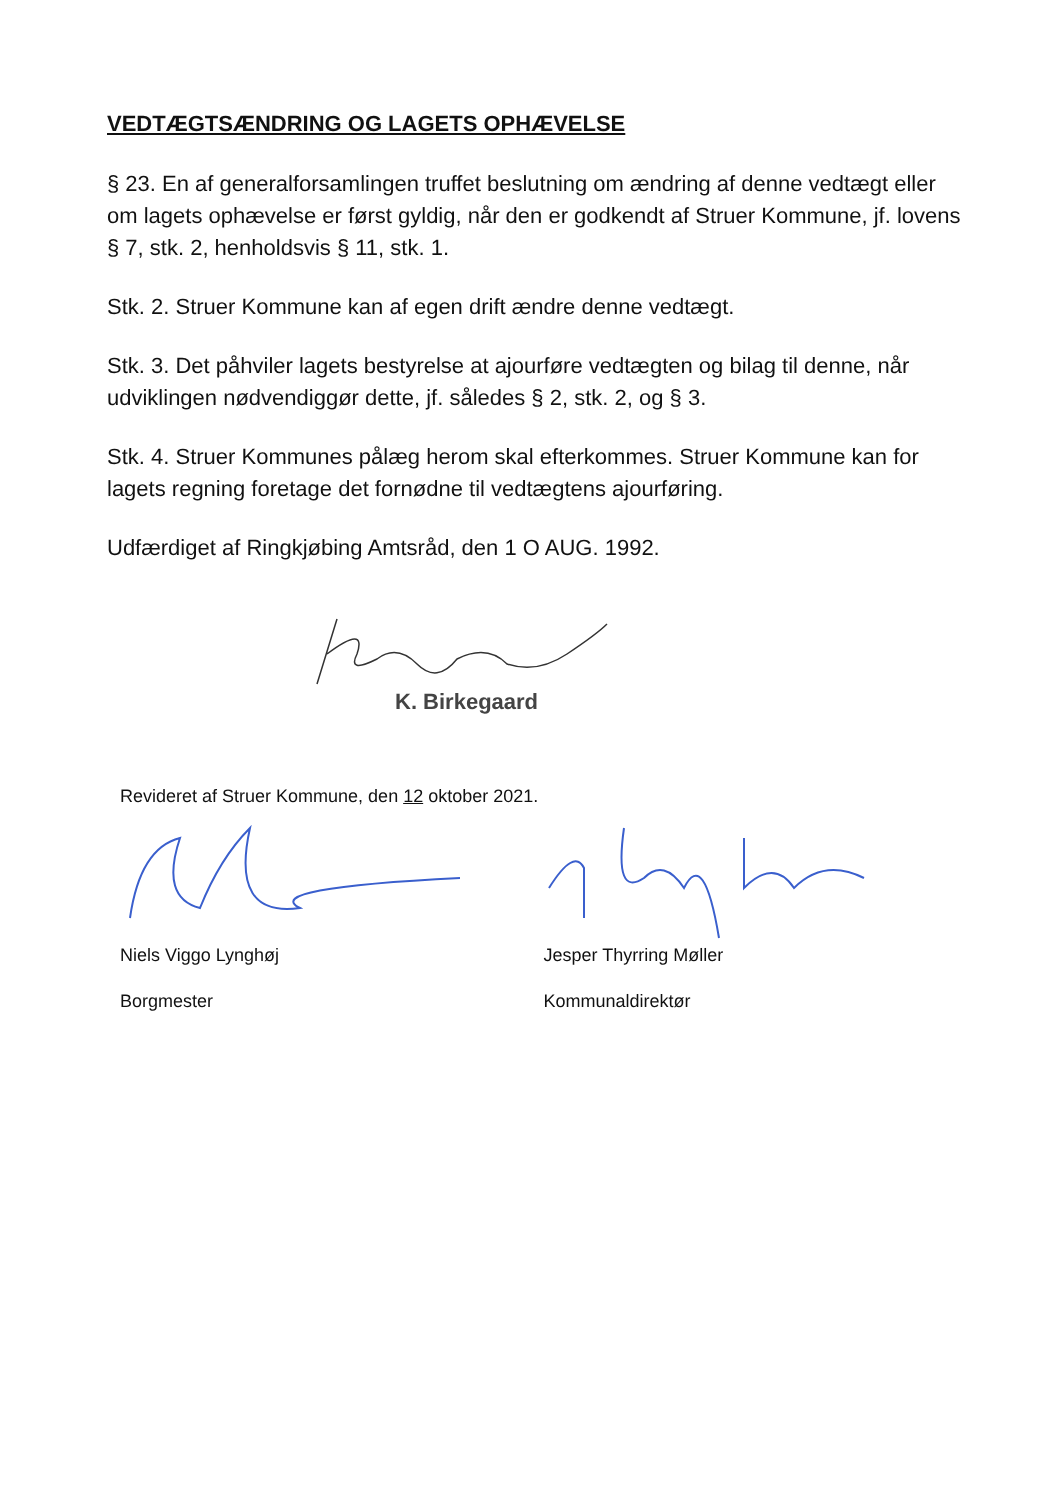VEDTÆGTSÆNDRING OG LAGETS OPHÆVELSE
§ 23. En af generalforsamlingen truffet beslutning om ændring af denne vedtægt eller om lagets ophævelse er først gyldig, når den er godkendt af Struer Kommune, jf. lovens § 7, stk. 2, henholdsvis § 11, stk. 1.
Stk. 2. Struer Kommune kan af egen drift ændre denne vedtægt.
Stk. 3. Det påhviler lagets bestyrelse at ajourføre vedtægten og bilag til denne, når udviklingen nødvendiggør dette, jf. således § 2, stk. 2, og § 3.
Stk. 4. Struer Kommunes pålæg herom skal efterkommes. Struer Kommune kan for lagets regning foretage det fornødne til vedtægtens ajourføring.
Udfærdiget af Ringkjøbing Amtsråd, den 1 O AUG. 1992.
K. Birkegaard
Revideret af Struer Kommune, den 12 oktober 2021.
Niels Viggo Lynghøj
Borgmester
Jesper Thyrring Møller
Kommunaldirektør